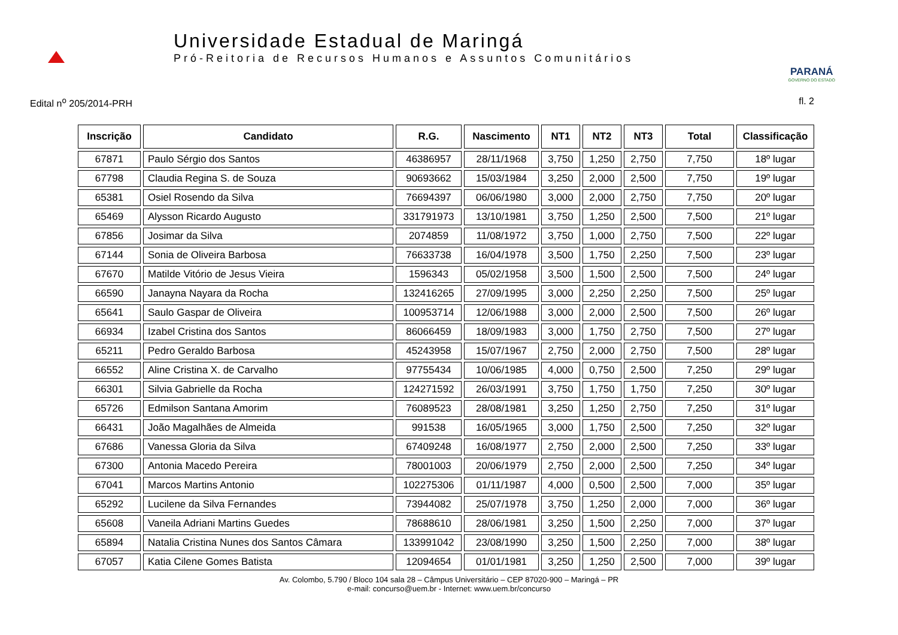Universidade Estadual de Maringá
Pró-Reitoria de Recursos Humanos e Assuntos Comunitários
PARANÁ
GOVERNO DO ESTADO
Edital n<sup>o</sup> 205/2014-PRH fl. 2
| Inscrição | Candidato | R.G. | Nascimento | NT1 | NT2 | NT3 | Total | Classificação |
| --- | --- | --- | --- | --- | --- | --- | --- | --- |
| 67871 | Paulo Sérgio dos Santos | 46386957 | 28/11/1968 | 3,750 | 1,250 | 2,750 | 7,750 | 18º lugar |
| 67798 | Claudia Regina S. de Souza | 90693662 | 15/03/1984 | 3,250 | 2,000 | 2,500 | 7,750 | 19º lugar |
| 65381 | Osiel Rosendo da Silva | 76694397 | 06/06/1980 | 3,000 | 2,000 | 2,750 | 7,750 | 20º lugar |
| 65469 | Alysson Ricardo Augusto | 331791973 | 13/10/1981 | 3,750 | 1,250 | 2,500 | 7,500 | 21º lugar |
| 67856 | Josimar da Silva | 2074859 | 11/08/1972 | 3,750 | 1,000 | 2,750 | 7,500 | 22º lugar |
| 67144 | Sonia de Oliveira Barbosa | 76633738 | 16/04/1978 | 3,500 | 1,750 | 2,250 | 7,500 | 23º lugar |
| 67670 | Matilde Vitório de Jesus Vieira | 1596343 | 05/02/1958 | 3,500 | 1,500 | 2,500 | 7,500 | 24º lugar |
| 66590 | Janayna Nayara da Rocha | 132416265 | 27/09/1995 | 3,000 | 2,250 | 2,250 | 7,500 | 25º lugar |
| 65641 | Saulo Gaspar de Oliveira | 100953714 | 12/06/1988 | 3,000 | 2,000 | 2,500 | 7,500 | 26º lugar |
| 66934 | Izabel Cristina dos Santos | 86066459 | 18/09/1983 | 3,000 | 1,750 | 2,750 | 7,500 | 27º lugar |
| 65211 | Pedro Geraldo Barbosa | 45243958 | 15/07/1967 | 2,750 | 2,000 | 2,750 | 7,500 | 28º lugar |
| 66552 | Aline Cristina X. de Carvalho | 97755434 | 10/06/1985 | 4,000 | 0,750 | 2,500 | 7,250 | 29º lugar |
| 66301 | Silvia Gabrielle da Rocha | 124271592 | 26/03/1991 | 3,750 | 1,750 | 1,750 | 7,250 | 30º lugar |
| 65726 | Edmilson Santana Amorim | 76089523 | 28/08/1981 | 3,250 | 1,250 | 2,750 | 7,250 | 31º lugar |
| 66431 | João Magalhães de Almeida | 991538 | 16/05/1965 | 3,000 | 1,750 | 2,500 | 7,250 | 32º lugar |
| 67686 | Vanessa Gloria da Silva | 67409248 | 16/08/1977 | 2,750 | 2,000 | 2,500 | 7,250 | 33º lugar |
| 67300 | Antonia Macedo Pereira | 78001003 | 20/06/1979 | 2,750 | 2,000 | 2,500 | 7,250 | 34º lugar |
| 67041 | Marcos Martins Antonio | 102275306 | 01/11/1987 | 4,000 | 0,500 | 2,500 | 7,000 | 35º lugar |
| 65292 | Lucilene da Silva Fernandes | 73944082 | 25/07/1978 | 3,750 | 1,250 | 2,000 | 7,000 | 36º lugar |
| 65608 | Vaneila Adriani Martins Guedes | 78688610 | 28/06/1981 | 3,250 | 1,500 | 2,250 | 7,000 | 37º lugar |
| 65894 | Natalia Cristina Nunes dos Santos Câmara | 133991042 | 23/08/1990 | 3,250 | 1,500 | 2,250 | 7,000 | 38º lugar |
| 67057 | Katia Cilene Gomes Batista | 12094654 | 01/01/1981 | 3,250 | 1,250 | 2,500 | 7,000 | 39º lugar |
Av. Colombo, 5.790 / Bloco 104 sala 28 – Câmpus Universitário – CEP 87020-900 – Maringá – PR
e-mail: concurso@uem.br - Internet: www.uem.br/concurso